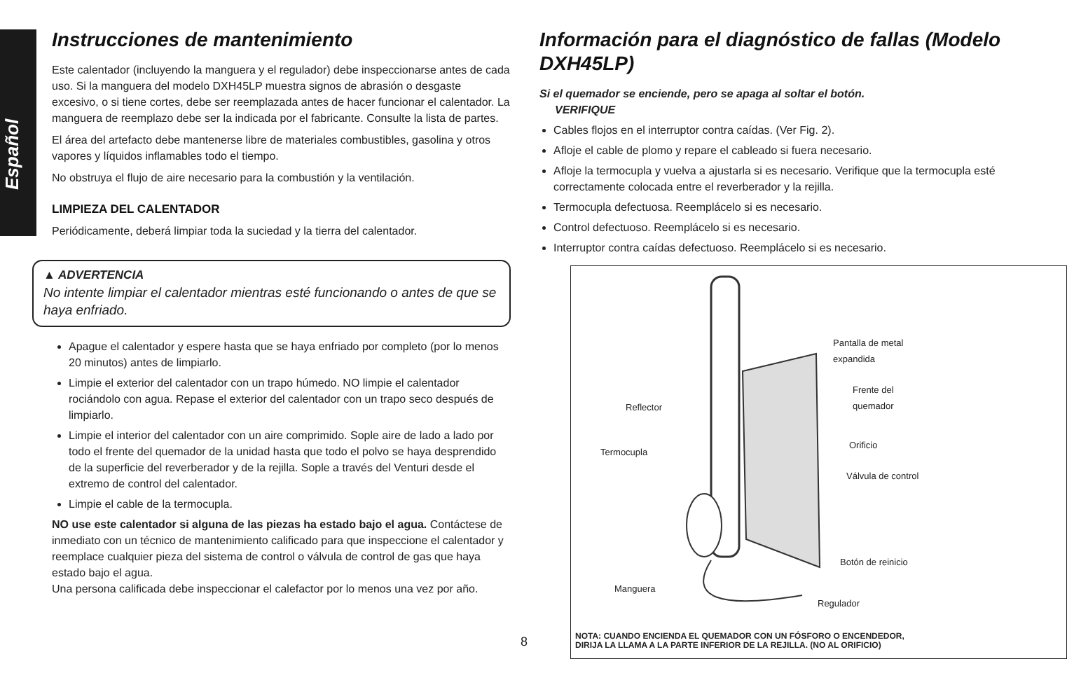Español
Instrucciones de mantenimiento
Este calentador (incluyendo la manguera y el regulador) debe inspeccionarse antes de cada uso. Si la manguera del modelo DXH45LP muestra signos de abrasión o desgaste excesivo, o si tiene cortes, debe ser reemplazada antes de hacer funcionar el calentador. La manguera de reemplazo debe ser la indicada por el fabricante. Consulte la lista de partes.
El área del artefacto debe mantenerse libre de materiales combustibles, gasolina y otros vapores y líquidos inflamables todo el tiempo.
No obstruya el flujo de aire necesario para la combustión y la ventilación.
LIMPIEZA DEL CALENTADOR
Periódicamente, deberá limpiar toda la suciedad y la tierra del calentador.
▲ ADVERTENCIA
No intente limpiar el calentador mientras esté funcionando o antes de que se haya enfriado.
Apague el calentador y espere hasta que se haya enfriado por completo (por lo menos 20 minutos) antes de limpiarlo.
Limpie el exterior del calentador con un trapo húmedo. NO limpie el calentador rociándolo con agua. Repase el exterior del calentador con un trapo seco después de limpiarlo.
Limpie el interior del calentador con un aire comprimido. Sople aire de lado a lado por todo el frente del quemador de la unidad hasta que todo el polvo se haya desprendido de la superficie del reverberador y de la rejilla. Sople a través del Venturi desde el extremo de control del calentador.
Limpie el cable de la termocupla.
NO use este calentador si alguna de las piezas ha estado bajo el agua. Contáctese de inmediato con un técnico de mantenimiento calificado para que inspeccione el calentador y reemplace cualquier pieza del sistema de control o válvula de control de gas que haya estado bajo el agua.
Una persona calificada debe inspeccionar el calefactor por lo menos una vez por año.
Información para el diagnóstico de fallas (Modelo DXH45LP)
Si el quemador se enciende, pero se apaga al soltar el botón.
VERIFIQUE
Cables flojos en el interruptor contra caídas. (Ver Fig. 2).
Afloje el cable de plomo y repare el cableado si fuera necesario.
Afloje la termocupla y vuelva a ajustarla si es necesario. Verifique que la termocupla esté correctamente colocada entre el reverberador y la rejilla.
Termocupla defectuosa. Reemplácelo si es necesario.
Control defectuoso. Reemplácelo si es necesario.
Interruptor contra caídas defectuoso. Reemplácelo si es necesario.
Pantalla de metal
expandida
Frente del
quemador
Reflector
Orificio
Termocupla
Válvula de control
Botón de reinicio
Manguera
Regulador
NOTA: CUANDO ENCIENDA EL QUEMADOR CON UN FÓSFORO O ENCENDEDOR,
DIRIJA LA LLAMA A LA PARTE INFERIOR DE LA REJILLA. (NO AL ORIFICIO)
8